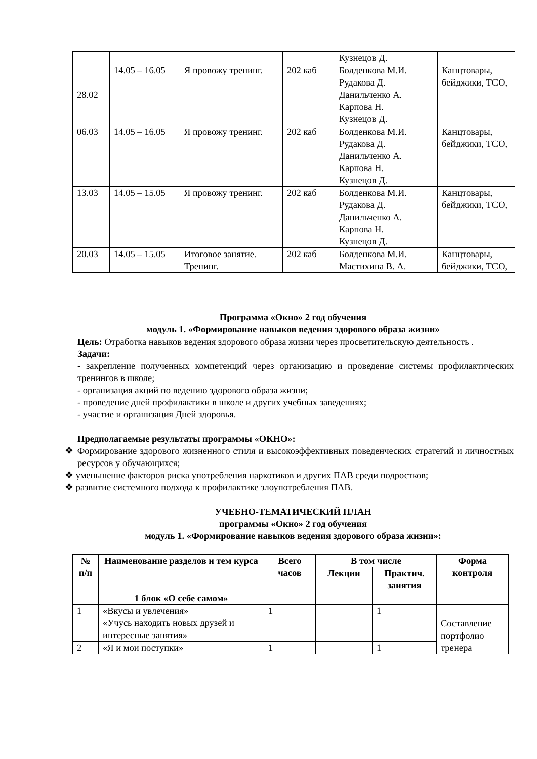| | | | | Кузнецов Д. | |
| 28.02 | 14.05 – 16.05 | Я провожу тренинг. | 202 каб | Болденкова М.И. Рудакова Д. Данильченко А. Карпова Н. Кузнецов Д. | Канцтовары, бейджики, ТСО, |
| 06.03 | 14.05 – 16.05 | Я провожу тренинг. | 202 каб | Болденкова М.И. Рудакова Д. Данильченко А. Карпова Н. Кузнецов Д. | Канцтовары, бейджики, ТСО, |
| 13.03 | 14.05 – 15.05 | Я провожу тренинг. | 202 каб | Болденкова М.И. Рудакова Д. Данильченко А. Карпова Н. Кузнецов Д. | Канцтовары, бейджики, ТСО, |
| 20.03 | 14.05 – 15.05 | Итоговое занятие. Тренинг. | 202 каб | Болденкова М.И. Мастихина В. А. | Канцтовары, бейджики, ТСО, |
Программа «Окно» 2 год обучения
модуль 1. «Формирование навыков ведения здорового образа жизни»
Цель: Отработка навыков ведения здорового образа жизни через просветительскую деятельность .
Задачи:
- закрепление полученных компетенций через организацию и проведение системы профилактических тренингов в школе;
- организация акций по ведению здорового образа жизни;
- проведение дней профилактики в школе и других учебных заведениях;
- участие и организация Дней здоровья.
Предполагаемые результаты программы «ОКНО»:
❖ Формирование здорового жизненного стиля и высокоэффективных поведенческих стратегий и личностных ресурсов у обучающихся;
❖ уменьшение факторов риска употребления наркотиков и других ПАВ среди подростков;
❖ развитие системного подхода к профилактике злоупотребления ПАВ.
УЧЕБНО-ТЕМАТИЧЕСКИЙ ПЛАН
программы «Окно» 2 год обучения
модуль 1. «Формирование навыков ведения здорового образа жизни»:
| № п/п | Наименование разделов и тем курса | Всего часов | В том числе | | Форма контроля |
| --- | --- | --- | --- | --- | --- |
| | | | Лекции | Практич. занятия | |
| | 1 блок «О себе самом» | | | | |
| 1 | «Вкусы и увлечения» «Учусь находить новых друзей и интересные занятия» | 1 | | 1 | Составление портфолио тренера |
| 2 | «Я и мои поступки» | 1 | | 1 | |